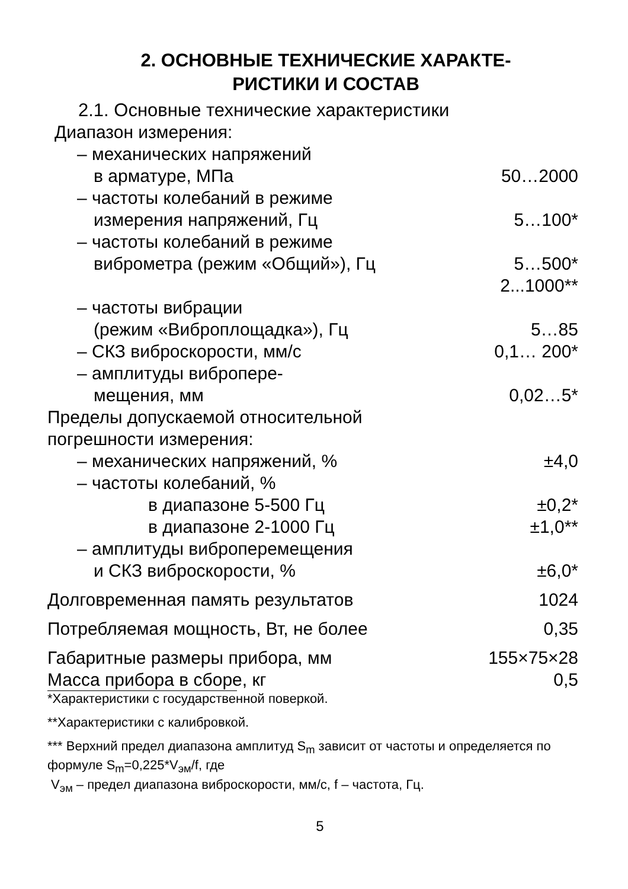2. ОСНОВНЫЕ ТЕХНИЧЕСКИЕ ХАРАКТЕ-
РИСТИКИ И СОСТАВ
2.1. Основные технические характеристики
| Диапазон измерения: | |
| – механических напряжений | |
| в арматуре, МПа | 50…2000 |
| – частоты колебаний в режиме | |
| измерения напряжений, Гц | 5…100* |
| – частоты колебаний в режиме | |
| виброметра (режим «Общий»), Гц | 5…500* 2...1000** |
| – частоты вибрации | |
| (режим «Виброплощадка»), Гц | 5…85 |
| – СКЗ виброскорости, мм/с | 0,1… 200* |
| – амплитуды вибропере- | |
| мещения, мм | 0,02…5* |
| Пределы допускаемой относительной погрешности измерения: | |
| – механических напряжений, % | ±4,0 |
| – частоты колебаний, % | |
| в диапазоне 5-500 Гц | ±0,2* |
| в диапазоне 2-1000 Гц | ±1,0** |
| – амплитуды виброперемещения | |
| и СКЗ виброскорости, % | ±6,0* |
| Долговременная память результатов | 1024 |
| Потребляемая мощность, Вт, не более | 0,35 |
| Габаритные размеры прибора, мм | 155×75×28 |
| Масса прибора в сборе, кг | 0,5 |
*Характеристики с государственной поверкой.
**Характеристики с калибровкой.
*** Верхний предел диапазона амплитуд S<sub>m</sub> зависит от частоты и определяется по формуле S<sub>m</sub>=0,225*V<sub>эм</sub>/f, где
V<sub>эм</sub> – предел диапазона виброскорости, мм/с, f – частота, Гц.
5